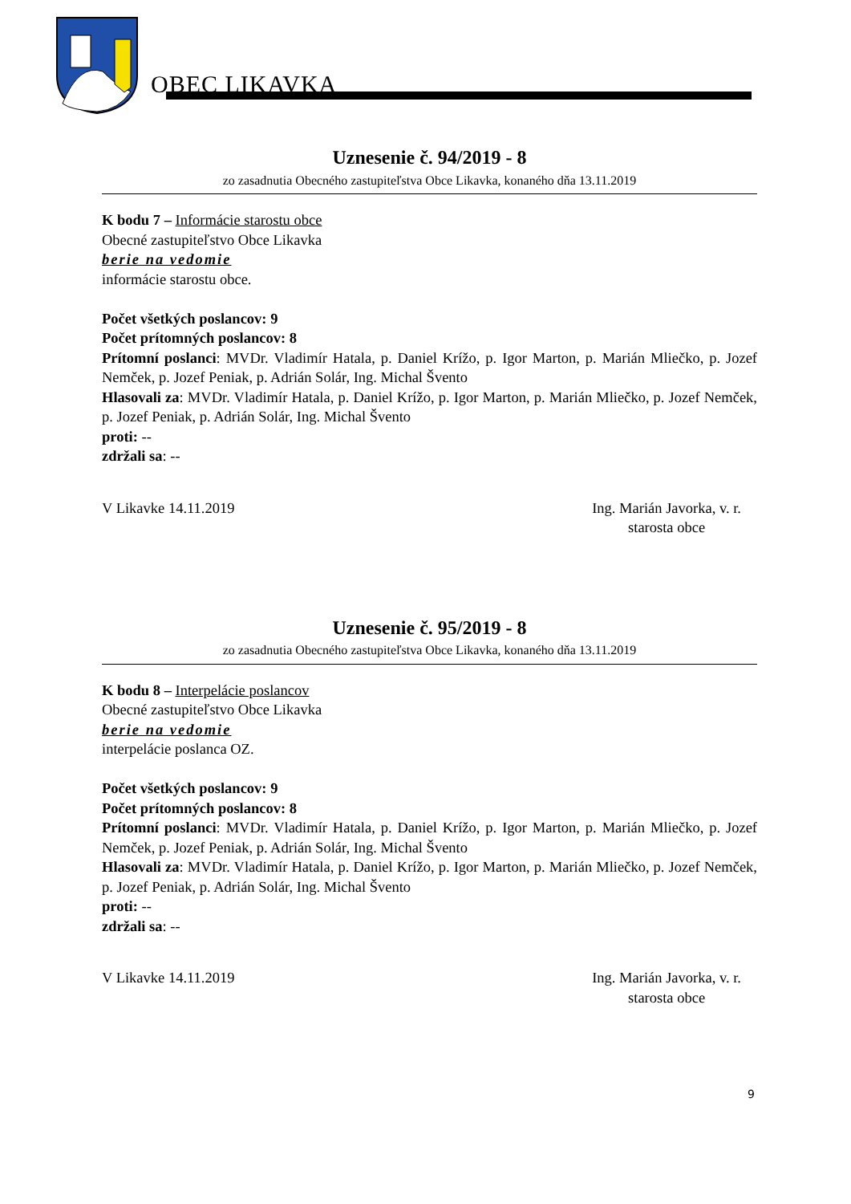OBEC LIKAVKA
Uznesenie č. 94/2019 - 8
zo zasadnutia Obecného zastupiteľstva Obce Likavka, konaného dňa 13.11.2019
K bodu 7 – Informácie starostu obce
Obecné zastupiteľstvo Obce Likavka
berie na vedomie
informácie starostu obce.
Počet všetkých poslancov: 9
Počet prítomných poslancov: 8
Prítomní poslanci: MVDr. Vladimír Hatala, p. Daniel Krížo, p. Igor Marton, p. Marián Mliečko, p. Jozef Nemček, p. Jozef Peniak, p. Adrián Solár, Ing. Michal Švento
Hlasovali za: MVDr. Vladimír Hatala, p. Daniel Krížo, p. Igor Marton, p. Marián Mliečko, p. Jozef Nemček, p. Jozef Peniak, p. Adrián Solár, Ing. Michal Švento
proti: --
zdržali sa: --
V Likavke 14.11.2019 Ing. Marián Javorka, v. r.
starosta obce
Uznesenie č. 95/2019 - 8
zo zasadnutia Obecného zastupiteľstva Obce Likavka, konaného dňa 13.11.2019
K bodu 8 – Interpelácie poslancov
Obecné zastupiteľstvo Obce Likavka
berie na vedomie
interpelácie poslanca OZ.
Počet všetkých poslancov: 9
Počet prítomných poslancov: 8
Prítomní poslanci: MVDr. Vladimír Hatala, p. Daniel Krížo, p. Igor Marton, p. Marián Mliečko, p. Jozef Nemček, p. Jozef Peniak, p. Adrián Solár, Ing. Michal Švento
Hlasovali za: MVDr. Vladimír Hatala, p. Daniel Krížo, p. Igor Marton, p. Marián Mliečko, p. Jozef Nemček, p. Jozef Peniak, p. Adrián Solár, Ing. Michal Švento
proti: --
zdržali sa: --
V Likavke 14.11.2019 Ing. Marián Javorka, v. r.
starosta obce
9